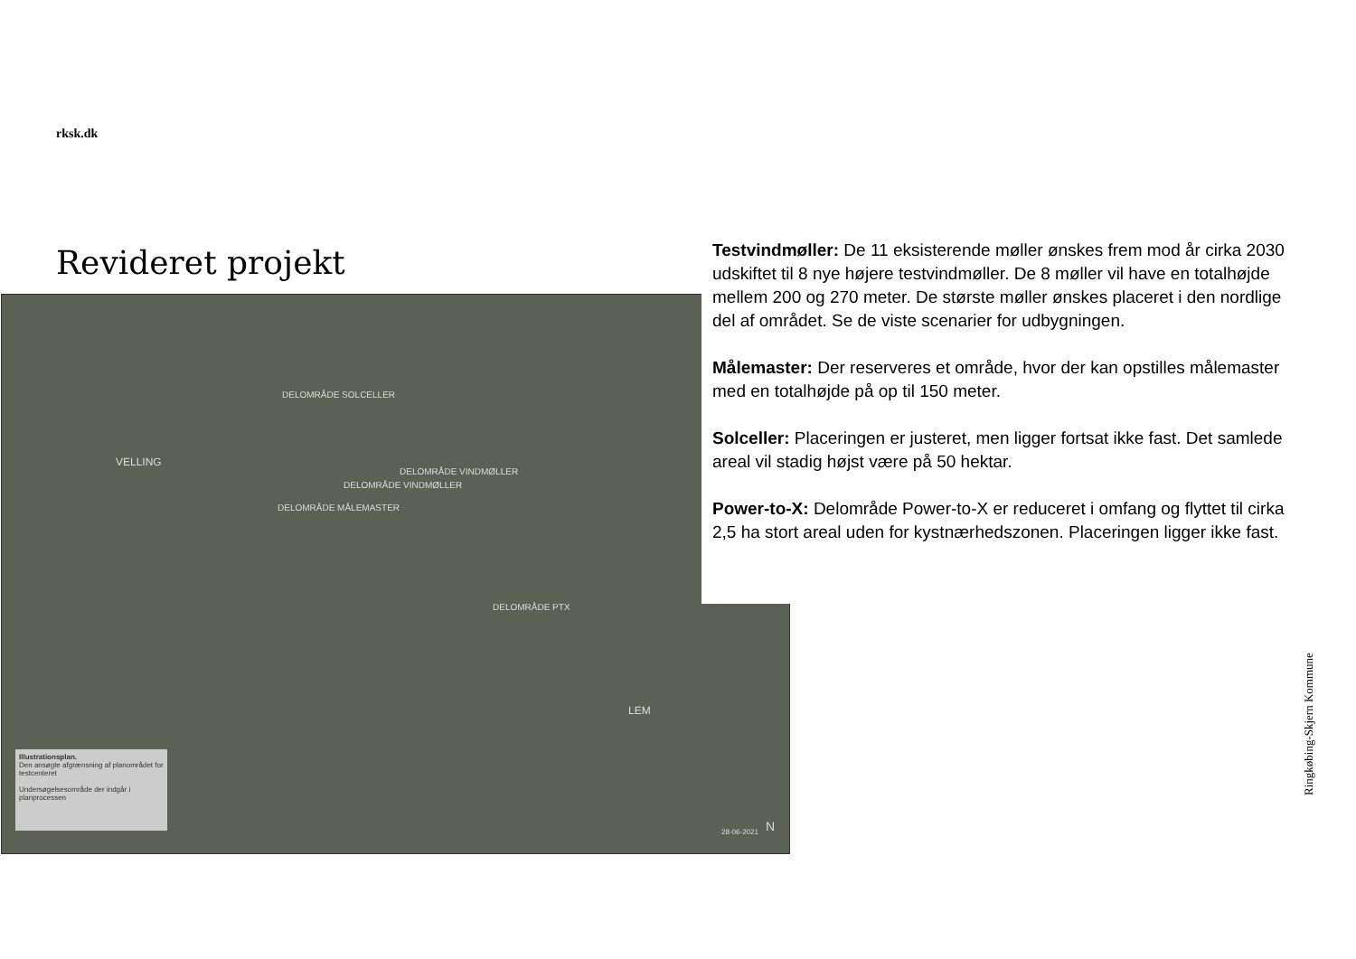rksk.dk
Revideret projekt
VELLING
DELOMRÅDE SOLCELLER
DELOMRÅDE MÅLEMASTER
DELOMRÅDE VINDMØLLER
DELOMRÅDE VINDMØLLER
DELOMRÅDE PTX
LEM
28-06-2021 N
Illustrationsplan.
Den ansøgte afgrænsning af planområdet for testcenteret
Undersøgelsesområde der indgår i planprocessen
Testvindmøller: De 11 eksisterende møller ønskes frem mod år cirka 2030 udskiftet til 8 nye højere testvindmøller. De 8 møller vil have en totalhøjde mellem 200 og 270 meter. De største møller ønskes placeret i den nordlige del af området. Se de viste scenarier for udbygningen.
Målemaster: Der reserveres et område, hvor der kan opstilles målemaster med en totalhøjde på op til 150 meter.
Solceller: Placeringen er justeret, men ligger fortsat ikke fast. Det samlede areal vil stadig højst være på 50 hektar.
Power-to-X: Delområde Power-to-X er reduceret i omfang og flyttet til cirka 2,5 ha stort areal uden for kystnærhedszonen. Placeringen ligger ikke fast.
Ringkøbing-Skjern Kommune